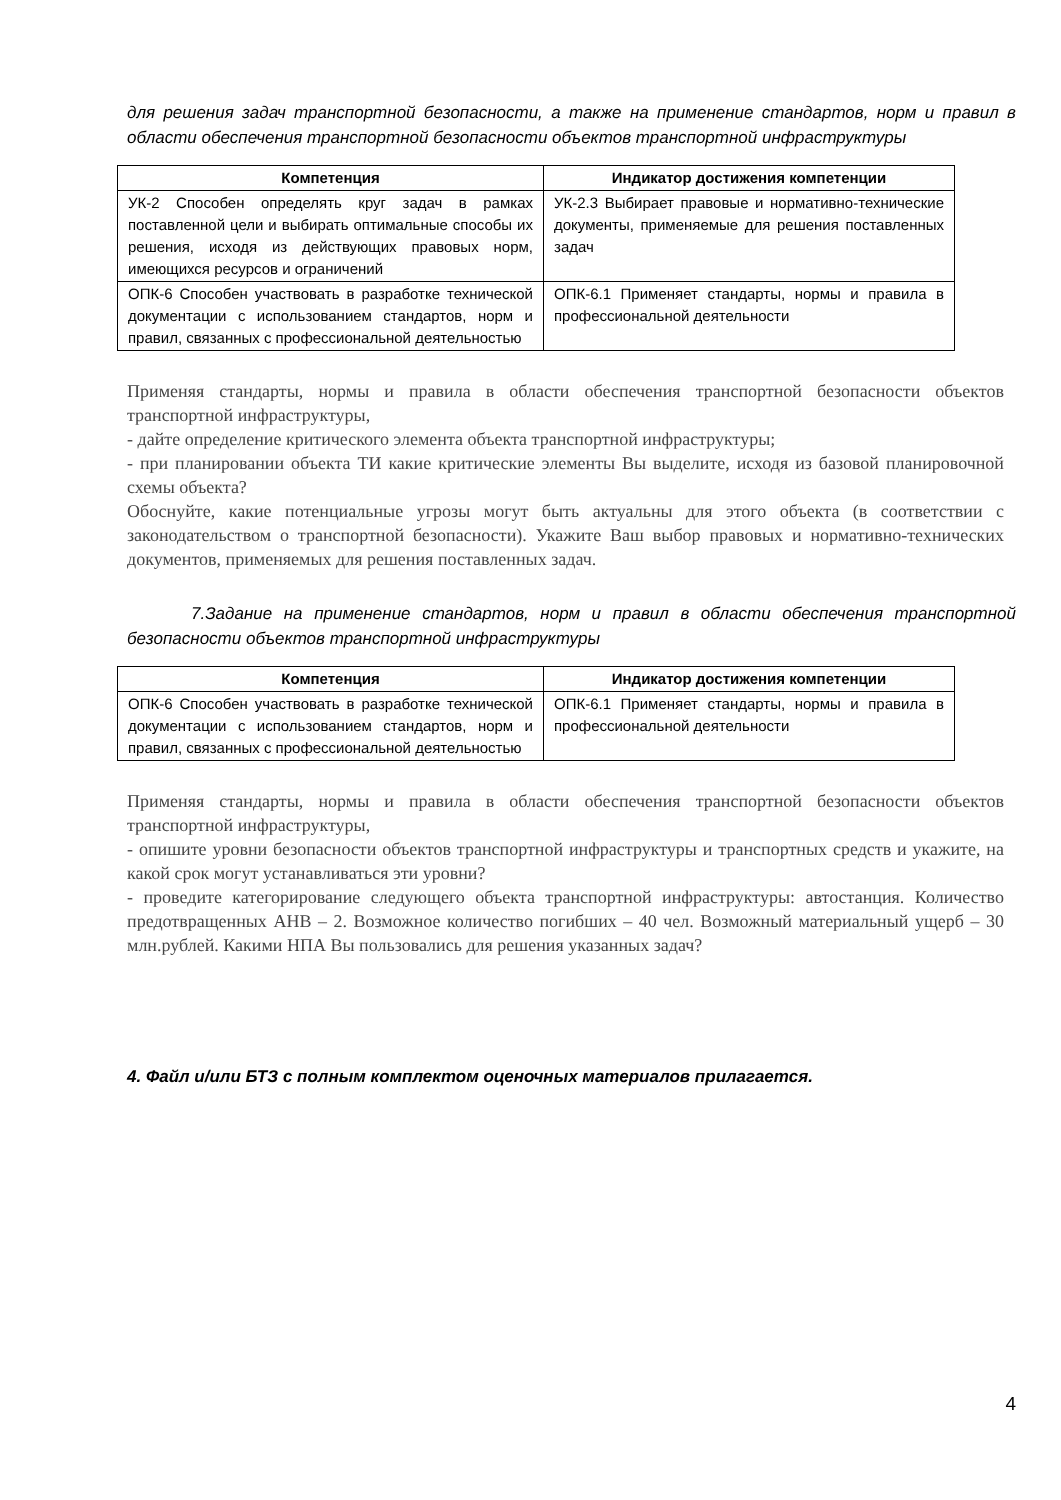для решения задач транспортной безопасности, а также на применение стандартов, норм и правил в области обеспечения транспортной безопасности объектов транспортной инфраструктуры
| Компетенция | Индикатор достижения компетенции |
| --- | --- |
| УК-2 Способен определять круг задач в рамках поставленной цели и выбирать оптимальные способы их решения, исходя из действующих правовых норм, имеющихся ресурсов и ограничений | УК-2.3 Выбирает правовые и нормативно-технические документы, применяемые для решения поставленных задач |
| ОПК-6 Способен участвовать в разработке технической документации с использованием стандартов, норм и правил, связанных с профессиональной деятельностью | ОПК-6.1 Применяет стандарты, нормы и правила в профессиональной деятельности |
Применяя стандарты, нормы и правила в области обеспечения транспортной безопасности объектов транспортной инфраструктуры,
- дайте определение критического элемента объекта транспортной инфраструктуры;
- при планировании объекта ТИ какие критические элементы Вы выделите, исходя из базовой планировочной схемы объекта?
Обоснуйте, какие потенциальные угрозы могут быть актуальны для этого объекта (в соответствии с законодательством о транспортной безопасности). Укажите Ваш выбор правовых и нормативно-технических документов, применяемых для решения поставленных задач.
7.Задание на применение стандартов, норм и правил в области обеспечения транспортной безопасности объектов транспортной инфраструктуры
| Компетенция | Индикатор достижения компетенции |
| --- | --- |
| ОПК-6 Способен участвовать в разработке технической документации с использованием стандартов, норм и правил, связанных с профессиональной деятельностью | ОПК-6.1 Применяет стандарты, нормы и правила в профессиональной деятельности |
Применяя стандарты, нормы и правила в области обеспечения транспортной безопасности объектов транспортной инфраструктуры,
- опишите уровни безопасности объектов транспортной инфраструктуры и транспортных средств и укажите, на какой срок могут устанавливаться эти уровни?
- проведите категорирование следующего объекта транспортной инфраструктуры: автостанция. Количество предотвращенных АНВ – 2. Возможное количество погибших – 40 чел. Возможный материальный ущерб – 30 млн.рублей. Какими НПА Вы пользовались для решения указанных задач?
4. Файл и/или БТЗ с полным комплектом оценочных материалов прилагается.
4